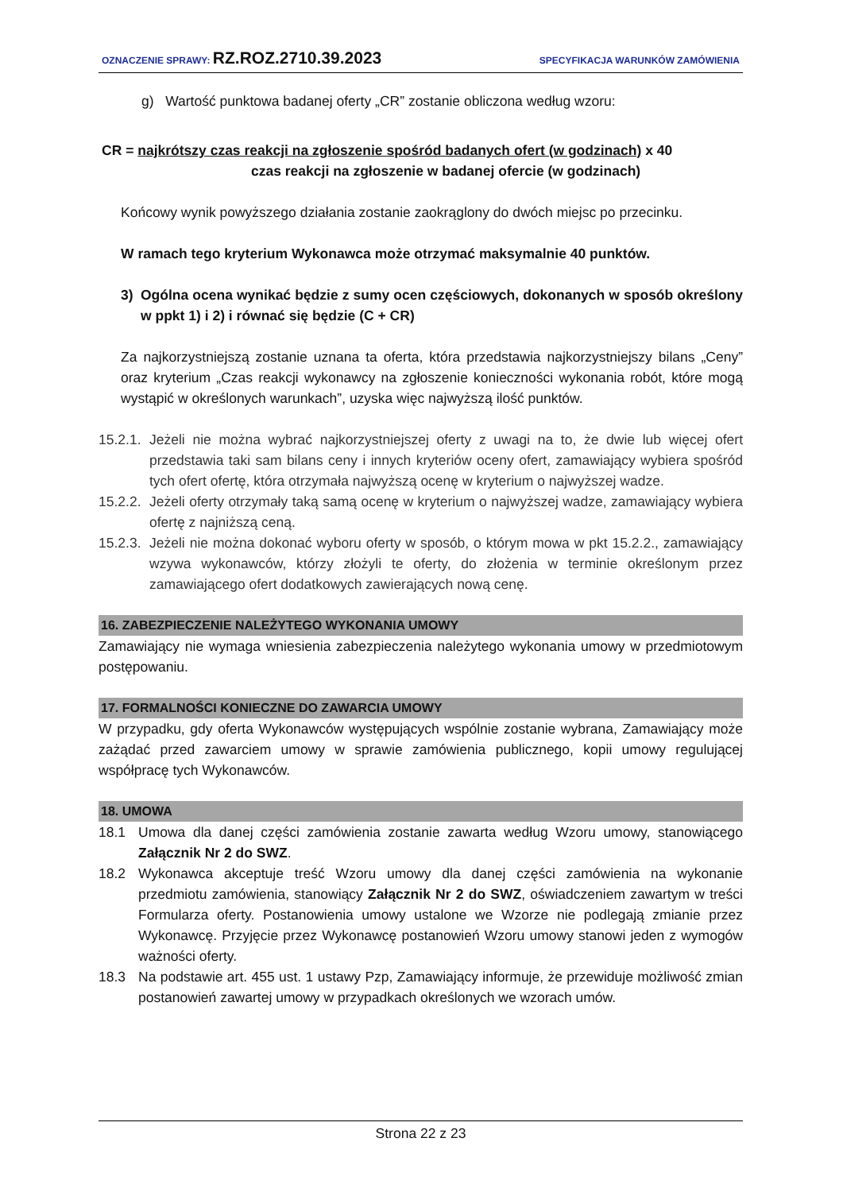OZNACZENIE SPRAWY: RZ.ROZ.2710.39.2023
SPECYFIKACJA WARUNKÓW ZAMÓWIENIA
g) Wartość punktowa badanej oferty „CR” zostanie obliczona według wzoru:
CR = najkrótszy czas reakcji na zgłoszenie spośród badanych ofert (w godzinach) x 40
czas reakcji na zgłoszenie w badanej ofercie (w godzinach)
Końcowy wynik powyższego działania zostanie zaokrąglony do dwóch miejsc po przecinku.
W ramach tego kryterium Wykonawca może otrzymać maksymalnie 40 punktów.
3) Ogólna ocena wynikać będzie z sumy ocen częściowych, dokonanych w sposób określony w ppkt 1) i 2) i równać się będzie (C + CR)
Za najkorzystniejszą zostanie uznana ta oferta, która przedstawia najkorzystniejszy bilans „Ceny” oraz kryterium „Czas reakcji wykonawcy na zgłoszenie konieczności wykonania robót, które mogą wystąpić w określonych warunkach”, uzyska więc najwyższą ilość punktów.
15.2.1. Jeżeli nie można wybrać najkorzystniejszej oferty z uwagi na to, że dwie lub więcej ofert przedstawia taki sam bilans ceny i innych kryteriów oceny ofert, zamawiający wybiera spośród tych ofert ofertę, która otrzymała najwyższą ocenę w kryterium o najwyższej wadze.
15.2.2. Jeżeli oferty otrzymały taką samą ocenę w kryterium o najwyższej wadze, zamawiający wybiera ofertę z najniższą ceną.
15.2.3. Jeżeli nie można dokonać wyboru oferty w sposób, o którym mowa w pkt 15.2.2., zamawiający wzywa wykonawców, którzy złożyli te oferty, do złożenia w terminie określonym przez zamawiającego ofert dodatkowych zawierających nową cenę.
16. ZABEZPIECZENIE NALEŻYTEGO WYKONANIA UMOWY
Zamawiający nie wymaga wniesienia zabezpieczenia należytego wykonania umowy w przedmiotowym postępowaniu.
17. FORMALNOŚCI KONIECZNE DO ZAWARCIA UMOWY
W przypadku, gdy oferta Wykonawców występujących wspólnie zostanie wybrana, Zamawiający może zażądać przed zawarciem umowy w sprawie zamówienia publicznego, kopii umowy regulującej współpracę tych Wykonawców.
18. UMOWA
18.1 Umowa dla danej części zamówienia zostanie zawarta według Wzoru umowy, stanowiącego Załącznik Nr 2 do SWZ.
18.2 Wykonawca akceptuje treść Wzoru umowy dla danej części zamówienia na wykonanie przedmiotu zamówienia, stanowiący Załącznik Nr 2 do SWZ, oświadczeniem zawartym w treści Formularza oferty. Postanowienia umowy ustalone we Wzorze nie podlegają zmianie przez Wykonawcę. Przyjęcie przez Wykonawcę postanowień Wzoru umowy stanowi jeden z wymogów ważności oferty.
18.3 Na podstawie art. 455 ust. 1 ustawy Pzp, Zamawiający informuje, że przewiduje możliwość zmian postanowień zawartej umowy w przypadkach określonych we wzorach umów.
Strona 22 z 23